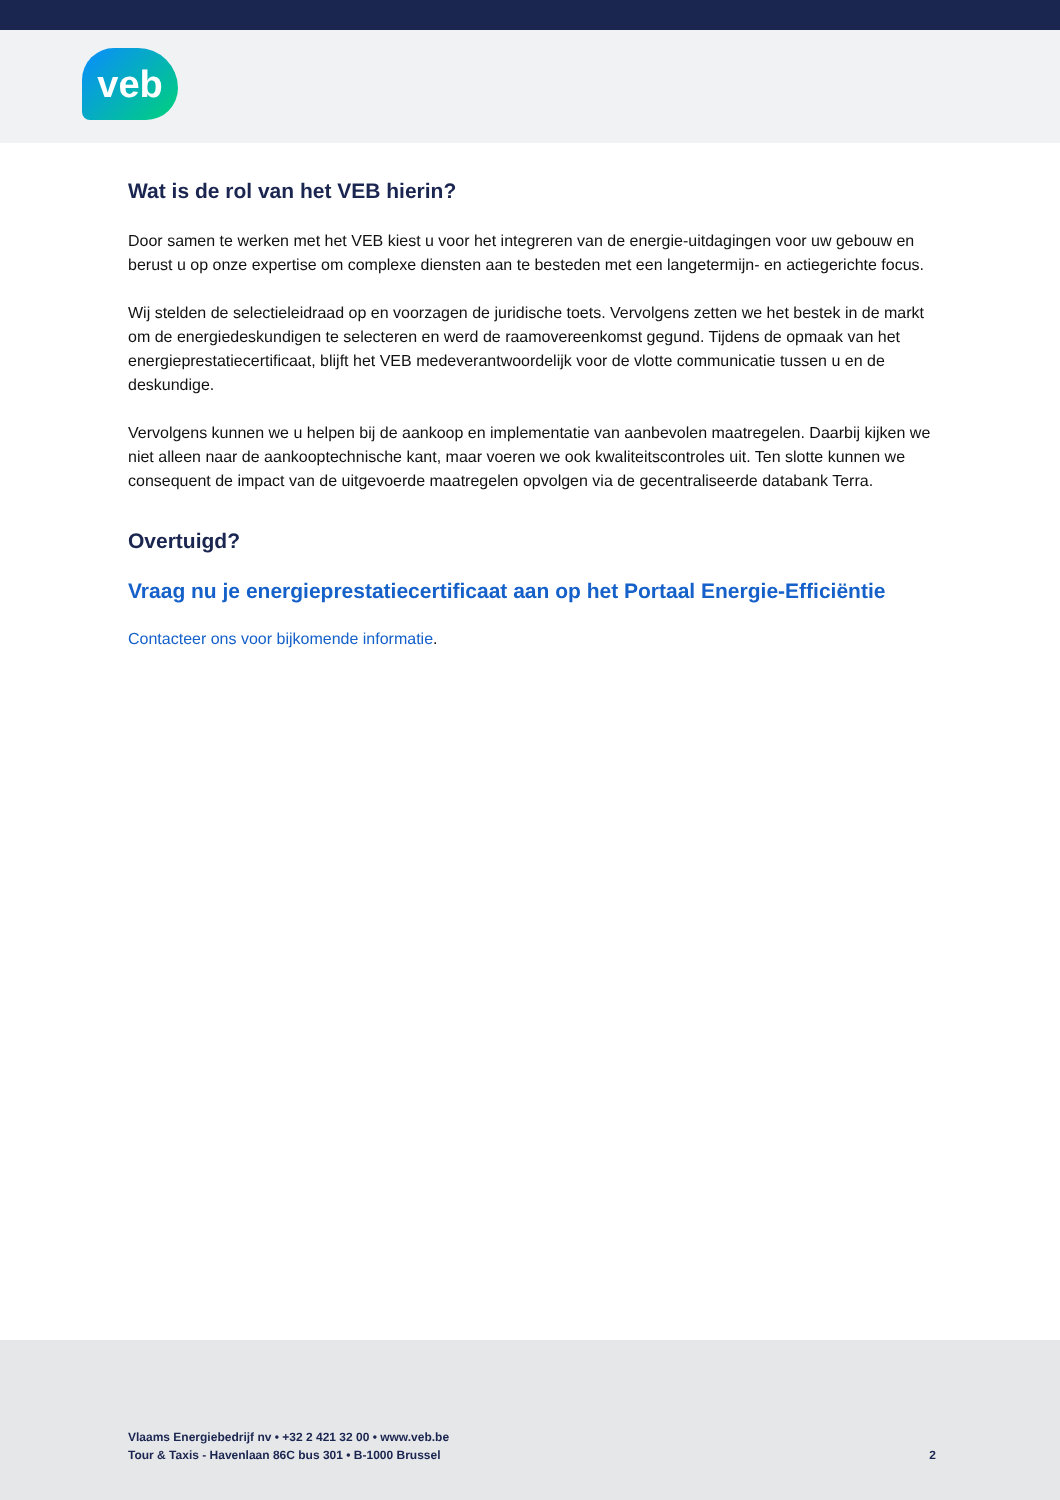veb
Wat is de rol van het VEB hierin?
Door samen te werken met het VEB kiest u voor het integreren van de energie-uitdagingen voor uw gebouw en berust u op onze expertise om complexe diensten aan te besteden met een langetermijn- en actiegerichte focus.
Wij stelden de selectieleidraad op en voorzagen de juridische toets. Vervolgens zetten we het bestek in de markt om de energiedeskundigen te selecteren en werd de raamovereenkomst gegund. Tijdens de opmaak van het energieprestatiecertificaat, blijft het VEB medeverantwoordelijk voor de vlotte communicatie tussen u en de deskundige.
Vervolgens kunnen we u helpen bij de aankoop en implementatie van aanbevolen maatregelen. Daarbij kijken we niet alleen naar de aankooptechnische kant, maar voeren we ook kwaliteitscontroles uit. Ten slotte kunnen we consequent de impact van de uitgevoerde maatregelen opvolgen via de gecentraliseerde databank Terra.
Overtuigd?
Vraag nu je energieprestatiecertificaat aan op het Portaal Energie-Efficiëntie
Contacteer ons voor bijkomende informatie.
Vlaams Energiebedrijf nv • +32 2 421 32 00 • www.veb.be
Tour & Taxis - Havenlaan 86C bus 301 • B-1000 Brussel
2